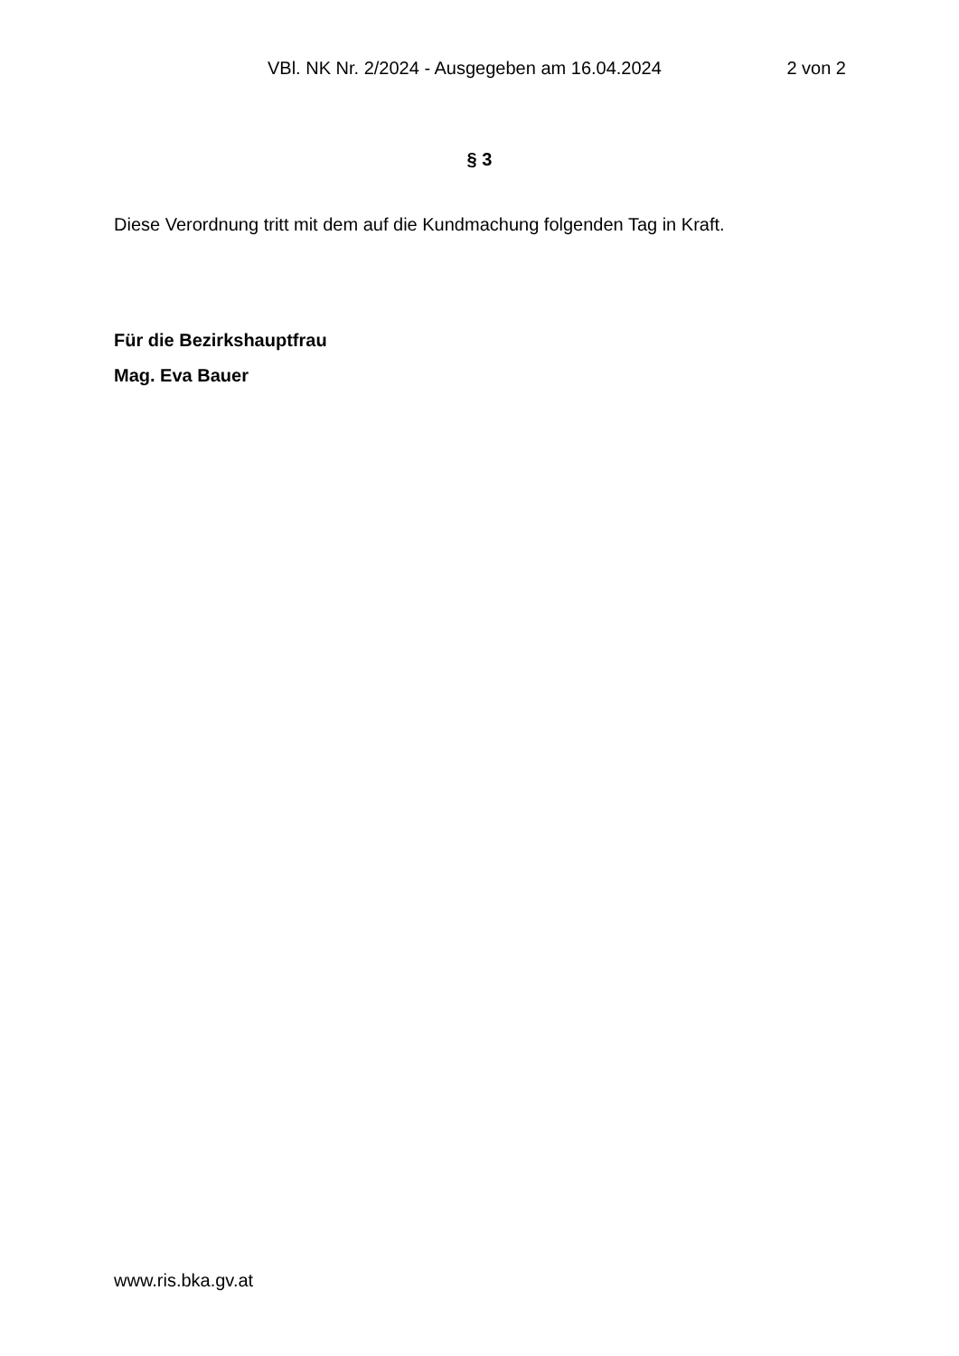VBl. NK Nr. 2/2024 - Ausgegeben am 16.04.2024 2 von 2
§ 3
Diese Verordnung tritt mit dem auf die Kundmachung folgenden Tag in Kraft.
Für die Bezirkshauptfrau
Mag. Eva Bauer
www.ris.bka.gv.at